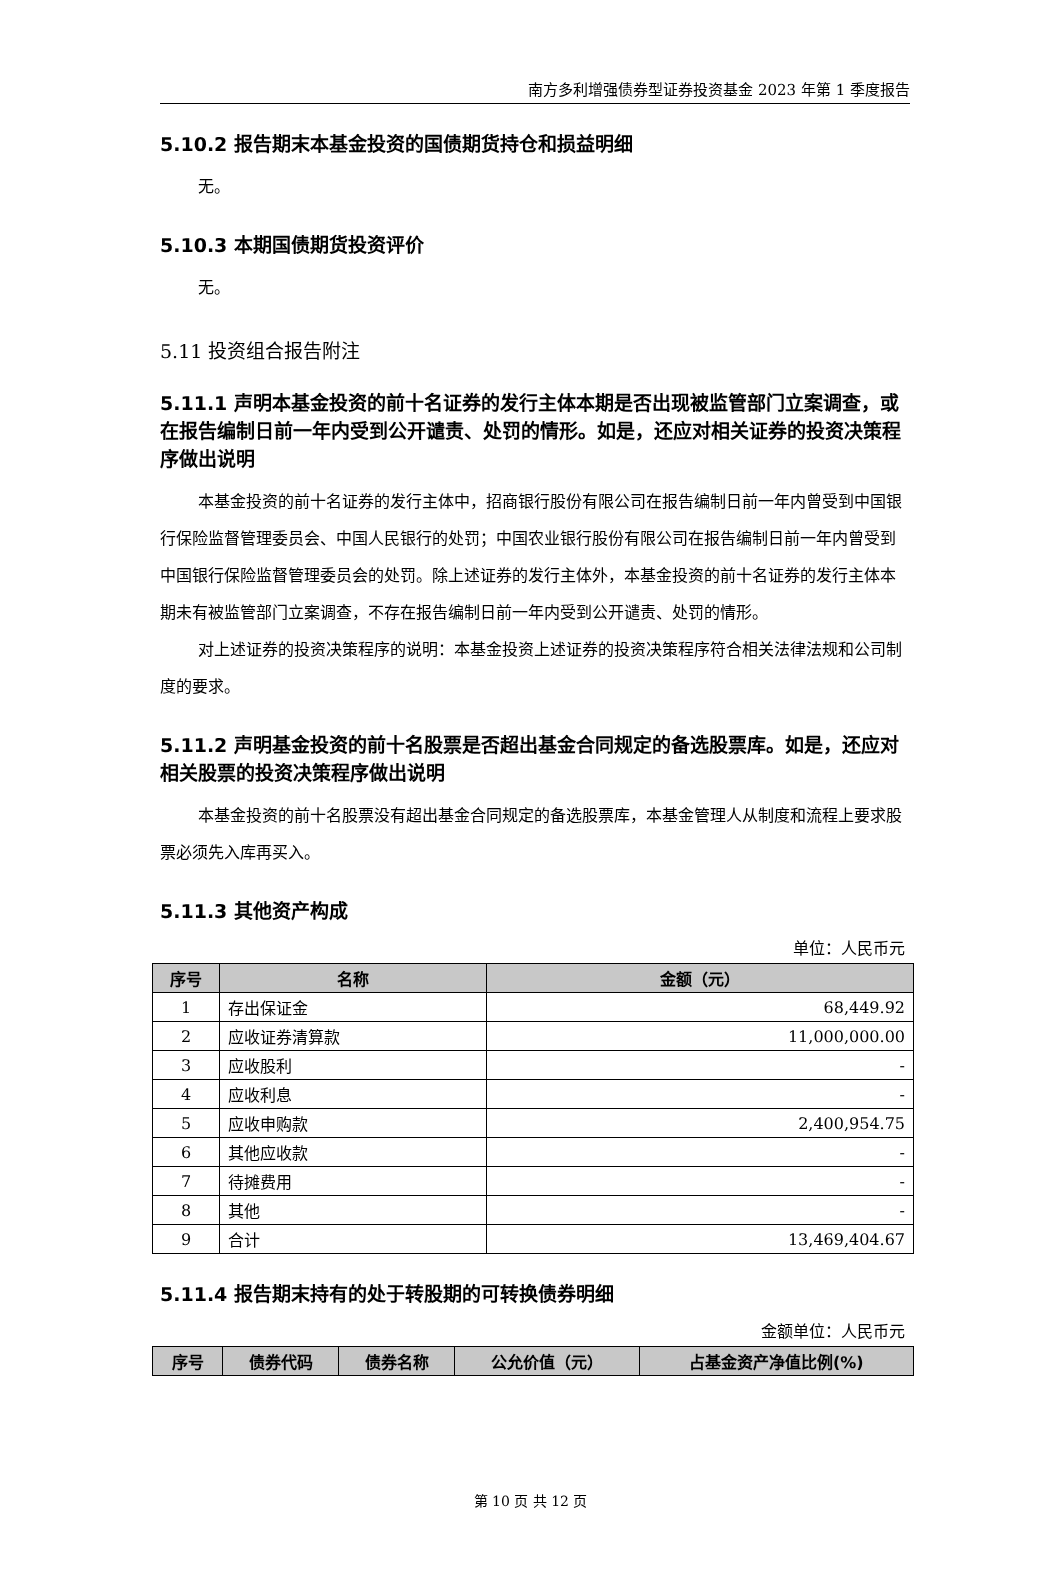南方多利增强债券型证券投资基金 2023 年第 1 季度报告
5.10.2 报告期末本基金投资的国债期货持仓和损益明细
无。
5.10.3 本期国债期货投资评价
无。
5.11 投资组合报告附注
5.11.1 声明本基金投资的前十名证券的发行主体本期是否出现被监管部门立案调查，或在报告编制日前一年内受到公开谴责、处罚的情形。如是，还应对相关证券的投资决策程序做出说明
本基金投资的前十名证券的发行主体中，招商银行股份有限公司在报告编制日前一年内曾受到中国银行保险监督管理委员会、中国人民银行的处罚；中国农业银行股份有限公司在报告编制日前一年内曾受到中国银行保险监督管理委员会的处罚。除上述证券的发行主体外，本基金投资的前十名证券的发行主体本期未有被监管部门立案调查，不存在报告编制日前一年内受到公开谴责、处罚的情形。
对上述证券的投资决策程序的说明：本基金投资上述证券的投资决策程序符合相关法律法规和公司制度的要求。
5.11.2 声明基金投资的前十名股票是否超出基金合同规定的备选股票库。如是，还应对相关股票的投资决策程序做出说明
本基金投资的前十名股票没有超出基金合同规定的备选股票库，本基金管理人从制度和流程上要求股票必须先入库再买入。
5.11.3 其他资产构成
单位：人民币元
| 序号 | 名称 | 金额（元） |
| --- | --- | --- |
| 1 | 存出保证金 | 68,449.92 |
| 2 | 应收证券清算款 | 11,000,000.00 |
| 3 | 应收股利 | - |
| 4 | 应收利息 | - |
| 5 | 应收申购款 | 2,400,954.75 |
| 6 | 其他应收款 | - |
| 7 | 待摊费用 | - |
| 8 | 其他 | - |
| 9 | 合计 | 13,469,404.67 |
5.11.4 报告期末持有的处于转股期的可转换债券明细
金额单位：人民币元
| 序号 | 债券代码 | 债券名称 | 公允价值（元） | 占基金资产净值比例(%) |
| --- | --- | --- | --- | --- |
第 10 页 共 12 页